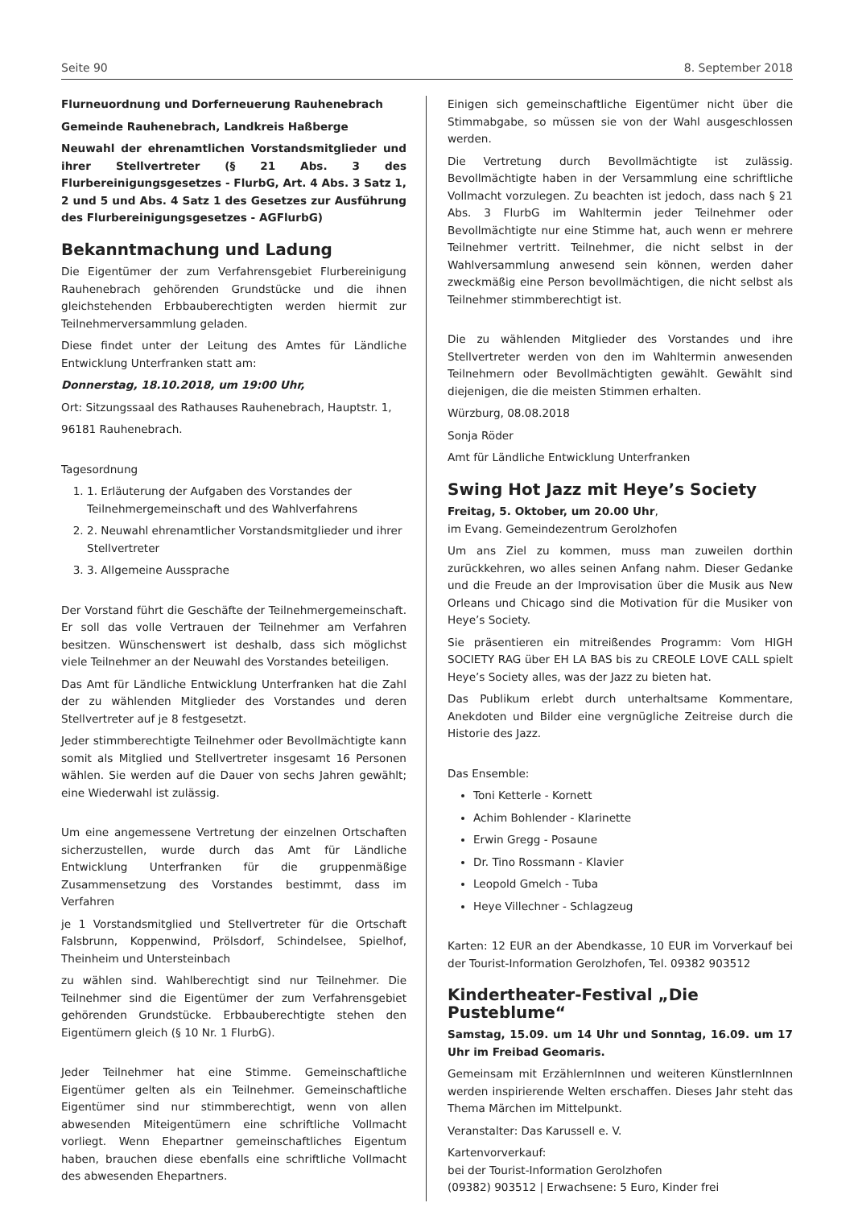Seite 90 8. September 2018
Flurneuordnung und Dorferneuerung Rauhenebrach
Gemeinde Rauhenebrach, Landkreis Haßberge
Neuwahl der ehrenamtlichen Vorstandsmitglieder und ihrer Stellvertreter (§ 21 Abs. 3 des Flurbereinigungsgesetzes - FlurbG, Art. 4 Abs. 3 Satz 1, 2 und 5 und Abs. 4 Satz 1 des Gesetzes zur Ausführung des Flurbereinigungsgesetzes - AGFlurbG)
Bekanntmachung und Ladung
Die Eigentümer der zum Verfahrensgebiet Flurbereinigung Rauhenebrach gehörenden Grundstücke und die ihnen gleichstehenden Erbbauberechtigten werden hiermit zur Teilnehmerversammlung geladen.
Diese findet unter der Leitung des Amtes für Ländliche Entwicklung Unterfranken statt am:
Donnerstag, 18.10.2018, um 19:00 Uhr,
Ort: Sitzungssaal des Rathauses Rauhenebrach, Hauptstr. 1,
96181 Rauhenebrach.
Tagesordnung
1. 1. Erläuterung der Aufgaben des Vorstandes der Teilnehmergemeinschaft und des Wahlverfahrens
2. 2. Neuwahl ehrenamtlicher Vorstandsmitglieder und ihrer Stellvertreter
3. 3. Allgemeine Aussprache
Der Vorstand führt die Geschäfte der Teilnehmergemeinschaft. Er soll das volle Vertrauen der Teilnehmer am Verfahren besitzen. Wünschenswert ist deshalb, dass sich möglichst viele Teilnehmer an der Neuwahl des Vorstandes beteiligen.
Das Amt für Ländliche Entwicklung Unterfranken hat die Zahl der zu wählenden Mitglieder des Vorstandes und deren Stellvertreter auf je 8 festgesetzt.
Jeder stimmberechtigte Teilnehmer oder Bevollmächtigte kann somit als Mitglied und Stellvertreter insgesamt 16 Personen wählen. Sie werden auf die Dauer von sechs Jahren gewählt; eine Wiederwahl ist zulässig.
Um eine angemessene Vertretung der einzelnen Ortschaften sicherzustellen, wurde durch das Amt für Ländliche Entwicklung Unterfranken für die gruppenmäßige Zusammensetzung des Vorstandes bestimmt, dass im Verfahren
je 1 Vorstandsmitglied und Stellvertreter für die Ortschaft Falsbrunn, Koppenwind, Prölsdorf, Schindelsee, Spielhof, Theinheim und Untersteinbach
zu wählen sind. Wahlberechtigt sind nur Teilnehmer. Die Teilnehmer sind die Eigentümer der zum Verfahrensgebiet gehörenden Grundstücke. Erbbauberechtigte stehen den Eigentümern gleich (§ 10 Nr. 1 FlurbG).
Jeder Teilnehmer hat eine Stimme. Gemeinschaftliche Eigentümer gelten als ein Teilnehmer. Gemeinschaftliche Eigentümer sind nur stimmberechtigt, wenn von allen abwesenden Miteigentümern eine schriftliche Vollmacht vorliegt. Wenn Ehepartner gemeinschaftliches Eigentum haben, brauchen diese ebenfalls eine schriftliche Vollmacht des abwesenden Ehepartners.
Einigen sich gemeinschaftliche Eigentümer nicht über die Stimmabgabe, so müssen sie von der Wahl ausgeschlossen werden.
Die Vertretung durch Bevollmächtigte ist zulässig. Bevollmächtigte haben in der Versammlung eine schriftliche Vollmacht vorzulegen. Zu beachten ist jedoch, dass nach § 21 Abs. 3 FlurbG im Wahltermin jeder Teilnehmer oder Bevollmächtigte nur eine Stimme hat, auch wenn er mehrere Teilnehmer vertritt. Teilnehmer, die nicht selbst in der Wahlversammlung anwesend sein können, werden daher zweckmäßig eine Person bevollmächtigen, die nicht selbst als Teilnehmer stimmberechtigt ist.
Die zu wählenden Mitglieder des Vorstandes und ihre Stellvertreter werden von den im Wahltermin anwesenden Teilnehmern oder Bevollmächtigten gewählt. Gewählt sind diejenigen, die die meisten Stimmen erhalten.
Würzburg, 08.08.2018
Sonja Röder
Amt für Ländliche Entwicklung Unterfranken
Swing Hot Jazz mit Heye’s Society
Freitag, 5. Oktober, um 20.00 Uhr,
im Evang. Gemeindezentrum Gerolzhofen
Um ans Ziel zu kommen, muss man zuweilen dorthin zurückkehren, wo alles seinen Anfang nahm. Dieser Gedanke und die Freude an der Improvisation über die Musik aus New Orleans und Chicago sind die Motivation für die Musiker von Heye’s Society.
Sie präsentieren ein mitreißendes Programm: Vom HIGH SOCIETY RAG über EH LA BAS bis zu CREOLE LOVE CALL spielt Heye’s Society alles, was der Jazz zu bieten hat.
Das Publikum erlebt durch unterhaltsame Kommentare, Anekdoten und Bilder eine vergnügliche Zeitreise durch die Historie des Jazz.
Das Ensemble:
Toni Ketterle - Kornett
Achim Bohlender - Klarinette
Erwin Gregg - Posaune
Dr. Tino Rossmann - Klavier
Leopold Gmelch - Tuba
Heye Villechner - Schlagzeug
Karten: 12 EUR an der Abendkasse, 10 EUR im Vorverkauf bei der Tourist-Information Gerolzhofen, Tel. 09382 903512
Kindertheater-Festival „Die Pusteblume“
Samstag, 15.09. um 14 Uhr und Sonntag, 16.09. um 17 Uhr im Freibad Geomaris.
Gemeinsam mit ErzählernInnen und weiteren KünstlernInnen werden inspirierende Welten erschaffen. Dieses Jahr steht das Thema Märchen im Mittelpunkt.
Veranstalter: Das Karussell e. V.
Kartenvorverkauf:
bei der Tourist-Information Gerolzhofen
(09382) 903512 | Erwachsene: 5 Euro, Kinder frei